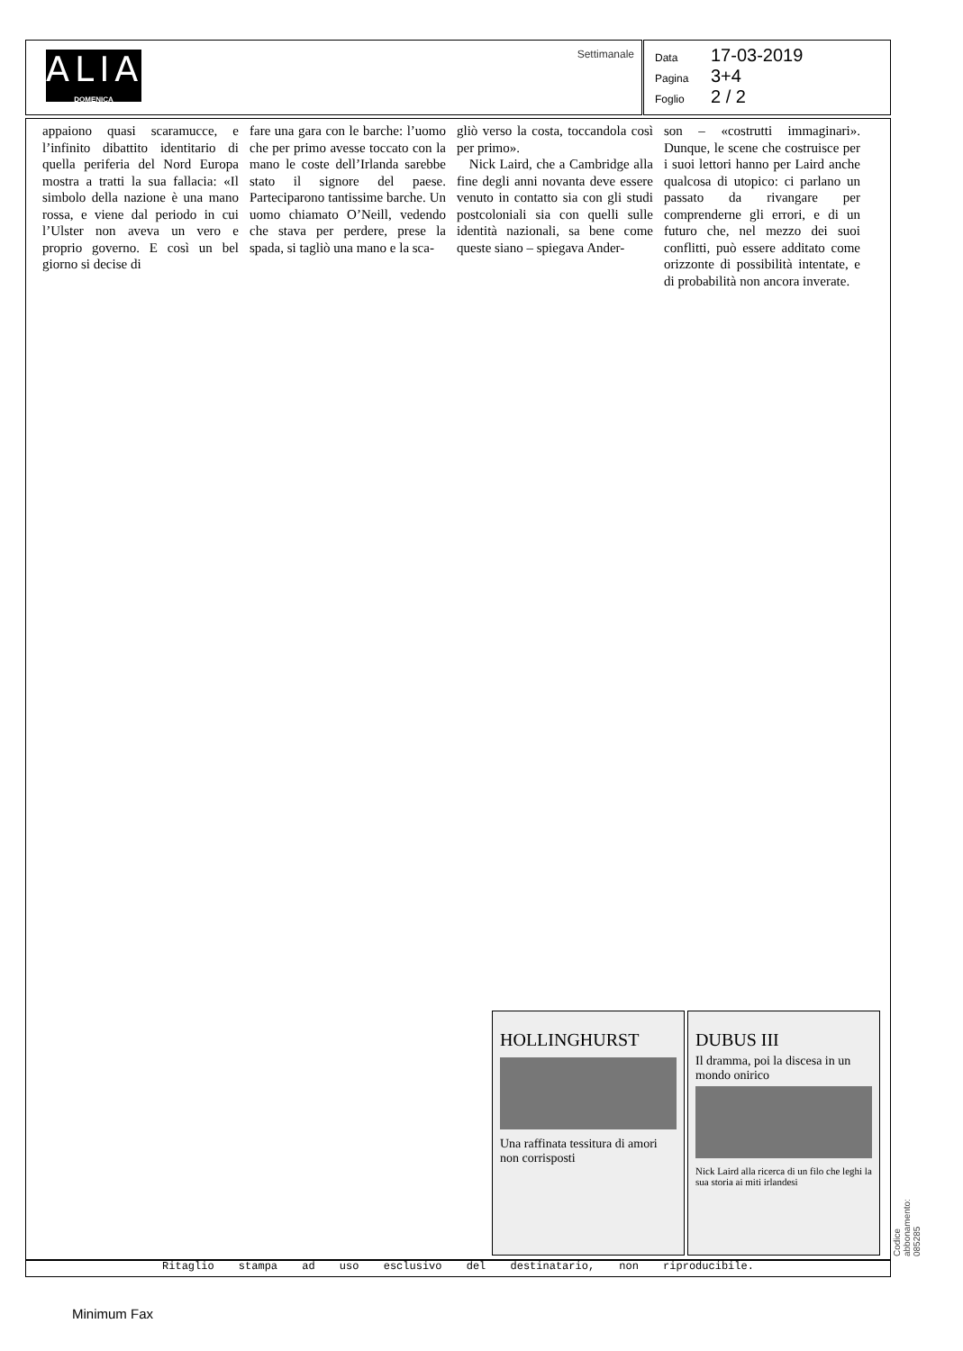ALIAS
DOMENICA
Settimanale
Data 17-03-2019
Pagina 3+4
Foglio 2 / 2
appaiono quasi scaramucce, e l’infinito dibattito identitario di quella periferia del Nord Europa mostra a tratti la sua fallacia: «Il simbolo della nazione è una mano rossa, e viene dal periodo in cui l’Ulster non aveva un vero e proprio governo. E così un bel giorno si decise di
fare una gara con le barche: l’uomo che per primo avesse toccato con la mano le coste dell’Irlanda sarebbe stato il signore del paese. Parteciparono tantissime barche. Un uomo chiamato O’Neill, vedendo che stava per perdere, prese la spada, si tagliò una mano e la sca-
gliò verso la costa, toccandola così per primo».
Nick Laird, che a Cambridge alla fine degli anni novanta deve essere venuto in contatto sia con gli studi postcoloniali sia con quelli sulle identità nazionali, sa bene come queste siano – spiegava Ander-
son – «costrutti immaginari». Dunque, le scene che costruisce per i suoi lettori hanno per Laird anche qualcosa di utopico: ci parlano un passato da rivangare per comprenderne gli errori, e di un futuro che, nel mezzo dei suoi conflitti, può essere additato come orizzonte di possibilità intentate, e di probabilità non ancora inverate.
HOLLINGHURST
Una raffinata tessitura di amori non corrisposti
DUBUS III
Il dramma, poi la discesa in un mondo onirico
Nick Laird alla ricerca di un filo che leghi la sua storia ai miti irlandesi
Ritaglio stampa ad uso esclusivo del destinatario, non riproducibile. Codice abbonamento: 085285
Minimum Fax